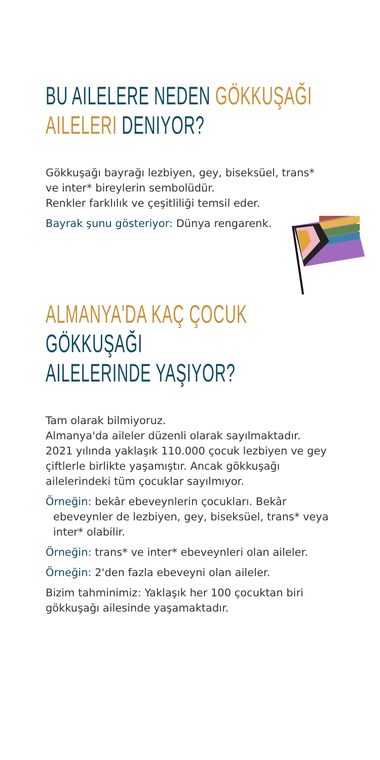BU AILELERE NEDEN GÖKKUŞAĞI
AILELERI DENIYOR?
Gökkuşağı bayrağı lezbiyen, gey, biseksüel, trans*
ve inter* bireylerin sembolüdür.
Renkler farklılık ve çeşitliliği temsil eder.
Bayrak şunu gösteriyor: Dünya rengarenk.
ALMANYA'DA KAÇ ÇOCUK GÖKKUŞAĞI
AILELERINDE YAŞIYOR?
Tam olarak bilmiyoruz.
Almanya'da aileler düzenli olarak sayılmaktadır.
2021 yılında yaklaşık 110.000 çocuk lezbiyen ve gey
çiftlerle birlikte yaşamıştır. Ancak gökkuşağı
ailelerindeki tüm çocuklar sayılmıyor.
Örneğin: bekâr ebeveynlerin çocukları. Bekâr ebeveynler de lezbiyen, gey, biseksüel, trans* veya inter* olabilir.
Örneğin: trans* ve inter* ebeveynleri olan aileler.
Örneğin: 2'den fazla ebeveyni olan aileler.
Bizim tahminimiz: Yaklaşık her 100 çocuktan biri
gökkuşağı ailesinde yaşamaktadır.